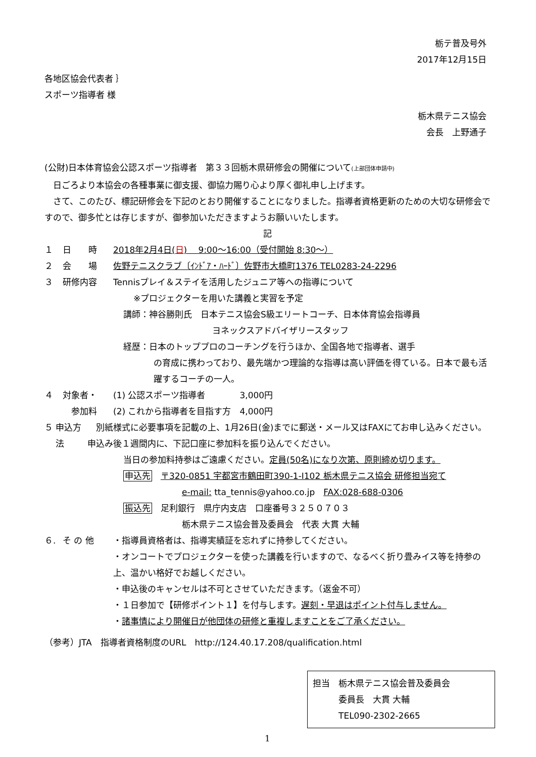栃テ普及号外
2017年12月15日
各地区協会代表者 ｝
スポーツ指導者 様
栃木県テニス協会
会長　上野通子
(公財)日本体育協会公認スポーツ指導者　第３３回栃木県研修会の開催について(上部団体申請中)
　日ごろより本協会の各種事業に御支援、御協力賜り心より厚く御礼申し上げます。
　さて、このたび、標記研修会を下記のとおり開催することになりました。指導者資格更新のための大切な研修会ですので、御多忙とは存じますが、御参加いただきますようお願いいたします。
記
１ 日　　時 2018年2月4日(日)　 9:00～16:00（受付開始 8:30～）
２ 会　　場 佐野テニスクラブ〔ｲﾝﾄﾞｱ・ﾊｰﾄﾞ〕佐野市大橋町1376 TEL0283-24-2296
３ 研修内容 Tennisプレイ＆ステイを活用したジュニア等への指導について
※プロジェクターを用いた講義と実習を予定
講師：神谷勝則氏　日本テニス協会S級エリートコーチ、日本体育協会指導員
ヨネックスアドバイザリースタッフ
経歴：日本のトッププロのコーチングを行うほか、全国各地で指導者、選手
の育成に携わっており、最先端かつ理論的な指導は高い評価を得ている。日本で最も活躍するコーチの一人。
４ 対象者・ (1) 公認スポーツ指導者　　　　3,000円
　参加料 (2) これから指導者を目指す方　4,000円
５ 申込方法　別紙様式に必要事項を記載の上、1月26日(金)までに郵送・メール又はFAXにてお申し込みください。申込み後１週間内に、下記口座に参加料を振り込んでください。
当日の参加料持参はご遠慮ください。定員(50名)になり次第、原則締め切ります。
申込先　〒320-0851 宇都宮市鶴田町390-1-Ⅰ102 栃木県テニス協会 研修担当宛て
e-mail: tta_tennis@yahoo.co.jp　FAX:028-688-0306
振込先　足利銀行　県庁内支店　口座番号３２５０７０３
栃木県テニス協会普及委員会　代表 大貫 大輔
６. そ の 他 ・指導員資格者は、指導実績証を忘れずに持参してください。
・オンコートでプロジェクターを使った講義を行いますので、なるべく折り畳みイス等を持参の上、温かい格好でお越しください。
・申込後のキャンセルは不可とさせていただきます。（返金不可）
・１日参加で【研修ポイント１】を付与します。遅刻・早退はポイント付与しません。
・諸事情により開催日が他団体の研修と重複しますことをご了承ください。
（参考）JTA　指導者資格制度のURL　http://124.40.17.208/qualification.html
担当　栃木県テニス協会普及委員会
　　　委員長　大貫 大輔
　　　TEL090-2302-2665
1